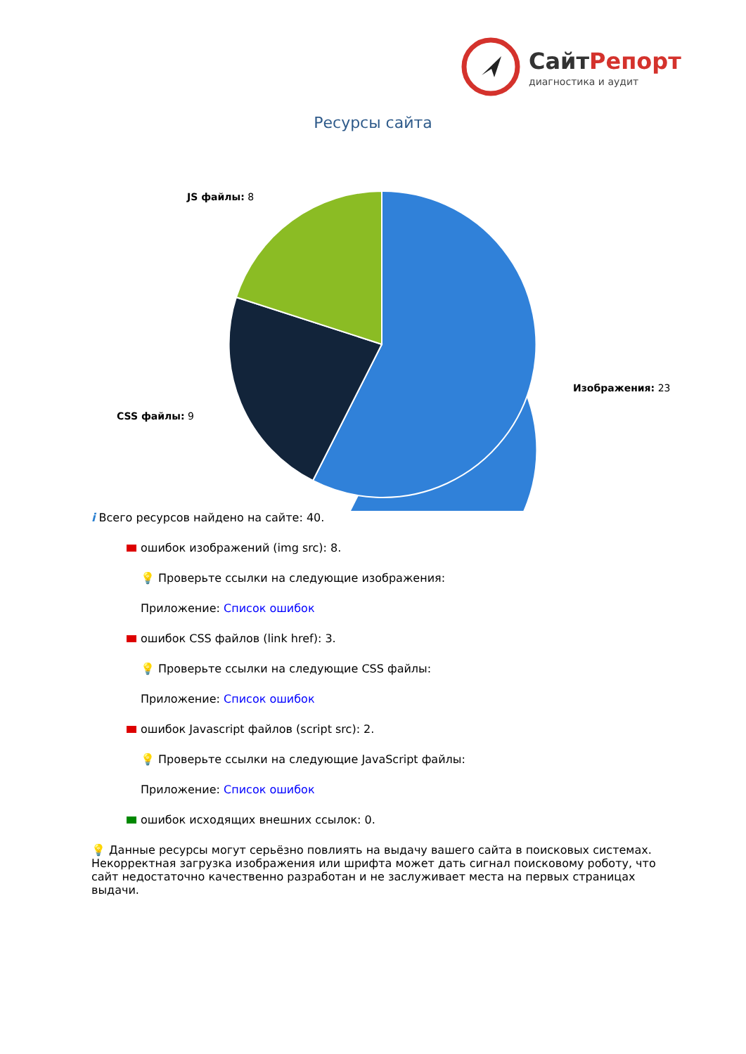СайтРепорт
диагностика и аудит
Ресурсы сайта
JS файлы: 8
CSS файлы: 9
Изображения: 23
i Всего ресурсов найдено на сайте: 40.
ошибок изображений (img src): 8.
💡 Проверьте ссылки на следующие изображения:
Приложение: Список ошибок
ошибок CSS файлов (link href): 3.
💡 Проверьте ссылки на следующие CSS файлы:
Приложение: Список ошибок
ошибок Javascript файлов (script src): 2.
💡 Проверьте ссылки на следующие JavaScript файлы:
Приложение: Список ошибок
ошибок исходящих внешних ссылок: 0.
💡 Данные ресурсы могут серьёзно повлиять на выдачу вашего сайта в поисковых системах. Некорректная загрузка изображения или шрифта может дать сигнал поисковому роботу, что сайт недостаточно качественно разработан и не заслуживает места на первых страницах выдачи.